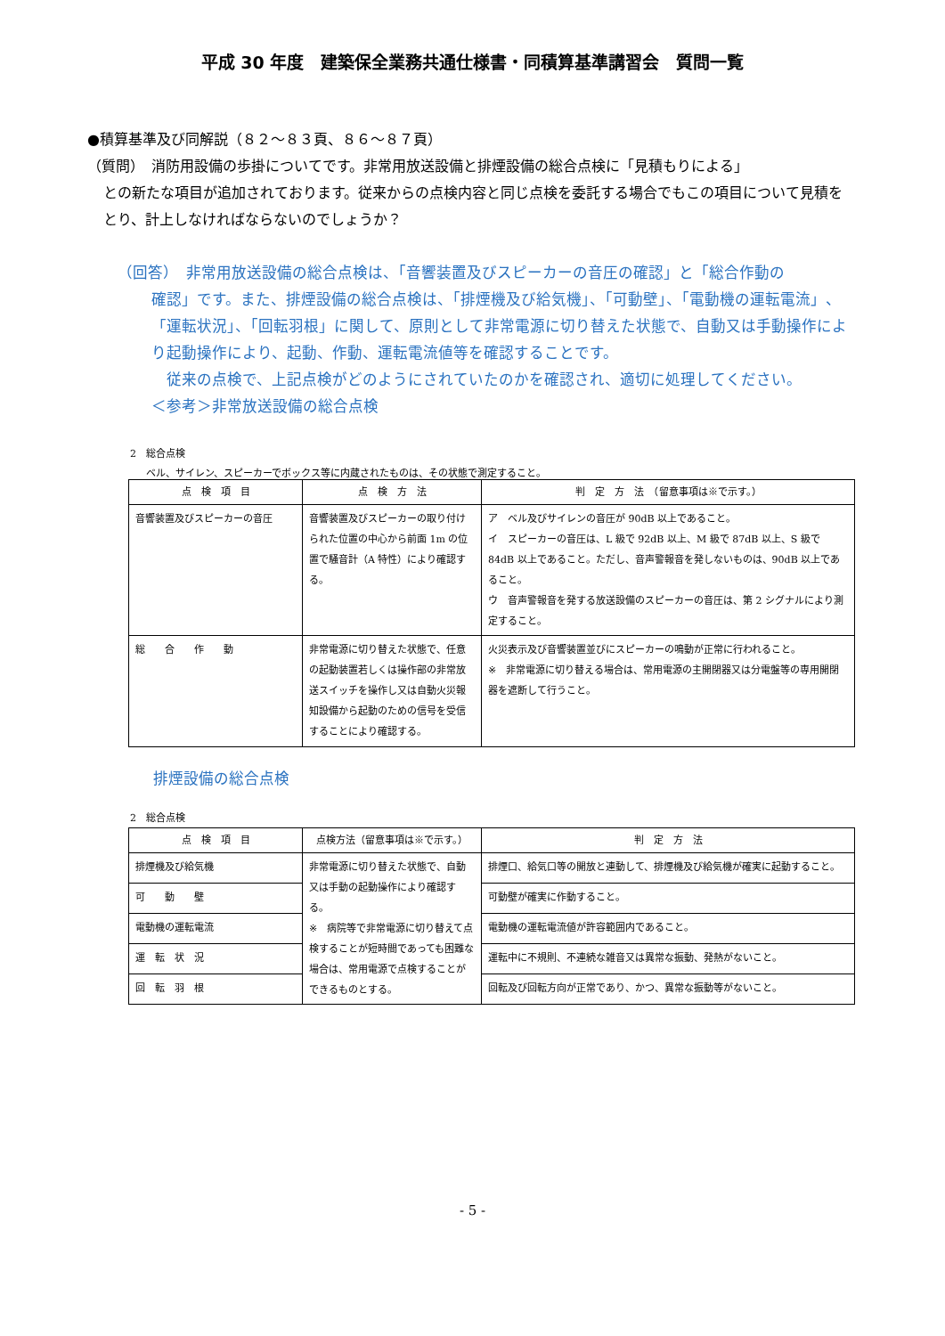平成 30 年度　建築保全業務共通仕様書・同積算基準講習会　質問一覧
●積算基準及び同解説（８２～８３頁、８６～８７頁）
（質問）　消防用設備の歩掛についてです。非常用放送設備と排煙設備の総合点検に「見積もりによる」
との新たな項目が追加されております。従来からの点検内容と同じ点検を委託する場合でもこの項目について見積をとり、計上しなければならないのでしょうか？
（回答）　非常用放送設備の総合点検は、「音響装置及びスピーカーの音圧の確認」と「総合作動の
確認」です。また、排煙設備の総合点検は、「排煙機及び給気機」、「可動壁」、「電動機の運転電流」、「運転状況」、「回転羽根」に関して、原則として非常電源に切り替えた状態で、自動又は手動操作により起動操作により、起動、作動、運転電流値等を確認することです。
　従来の点検で、上記点検がどのようにされていたのかを確認され、適切に処理してください。
＜参考＞非常放送設備の総合点検
2　総合点検
ベル、サイレン、スピーカーでボックス等に内蔵されたものは、その状態で測定すること。
| 点 検 項 目 | 点 検 方 法 | 判 定 方 法 （留意事項は※で示す。） |
| --- | --- | --- |
| 音響装置及びスピーカーの音圧 | 音響装置及びスピーカーの取り付けられた位置の中心から前面 1m の位置で騒音計（A 特性）により確認する。 | ア ベル及びサイレンの音圧が 90dB 以上であること。 イ スピーカーの音圧は、L 級で 92dB 以上、M 級で 87dB 以上、S 級で 84dB 以上であること。ただし、音声警報音を発しないものは、90dB 以上であること。 ウ 音声警報音を発する放送設備のスピーカーの音圧は、第 2 シグナルにより測定すること。 |
| 総 合 作 動 | 非常電源に切り替えた状態で、任意の起動装置若しくは操作部の非常放送スイッチを操作し又は自動火災報知設備から起動のための信号を受信することにより確認する。 | 火災表示及び音響装置並びにスピーカーの鳴動が正常に行われること。 ※ 非常電源に切り替える場合は、常用電源の主開閉器又は分電盤等の専用開閉器を遮断して行うこと。 |
排煙設備の総合点検
2　総合点検
| 点 検 項 目 | 点検方法（留意事項は※で示す。） | 判 定 方 法 |
| --- | --- | --- |
| 排煙機及び給気機 | 非常電源に切り替えた状態で、自動又は手動の起動操作により確認する。 ※ 病院等で非常電源に切り替えて点検することが短時間であっても困難な場合は、常用電源で点検することができるものとする。 | 排煙口、給気口等の開放と連動して、排煙機及び給気機が確実に起動すること。 |
| 可 動 壁 | | 可動壁が確実に作動すること。 |
| 電動機の運転電流 | | 電動機の運転電流値が許容範囲内であること。 |
| 運 転 状 況 | | 運転中に不規則、不連続な雑音又は異常な振動、発熱がないこと。 |
| 回 転 羽 根 | | 回転及び回転方向が正常であり、かつ、異常な振動等がないこと。 |
- 5 -